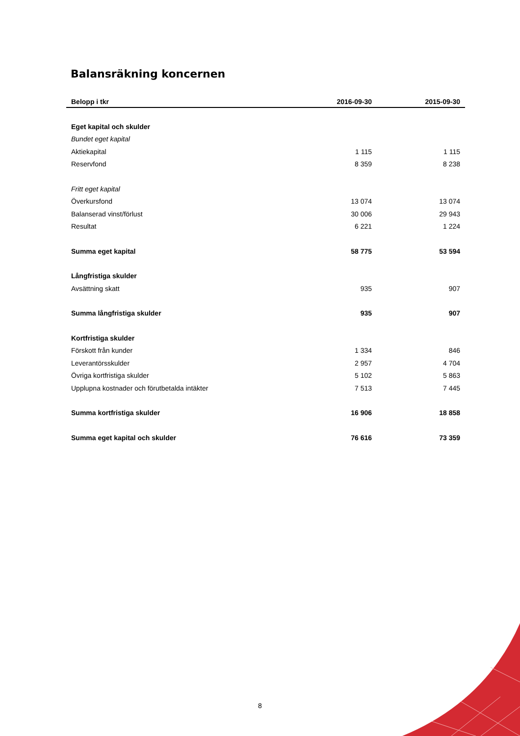Balansräkning koncernen
| Belopp i tkr | 2016-09-30 | 2015-09-30 |
| --- | --- | --- |
| Eget kapital och skulder | | |
| Bundet eget kapital | | |
| Aktiekapital | 1 115 | 1 115 |
| Reservfond | 8 359 | 8 238 |
| Fritt eget kapital | | |
| Överkursfond | 13 074 | 13 074 |
| Balanserad vinst/förlust | 30 006 | 29 943 |
| Resultat | 6 221 | 1 224 |
| Summa eget kapital | 58 775 | 53 594 |
| Långfristiga skulder | | |
| Avsättning skatt | 935 | 907 |
| Summa långfristiga skulder | 935 | 907 |
| Kortfristiga skulder | | |
| Förskott från kunder | 1 334 | 846 |
| Leverantörsskulder | 2 957 | 4 704 |
| Övriga kortfristiga skulder | 5 102 | 5 863 |
| Upplupna kostnader och förutbetalda intäkter | 7 513 | 7 445 |
| Summa kortfristiga skulder | 16 906 | 18 858 |
| Summa eget kapital och skulder | 76 616 | 73 359 |
8